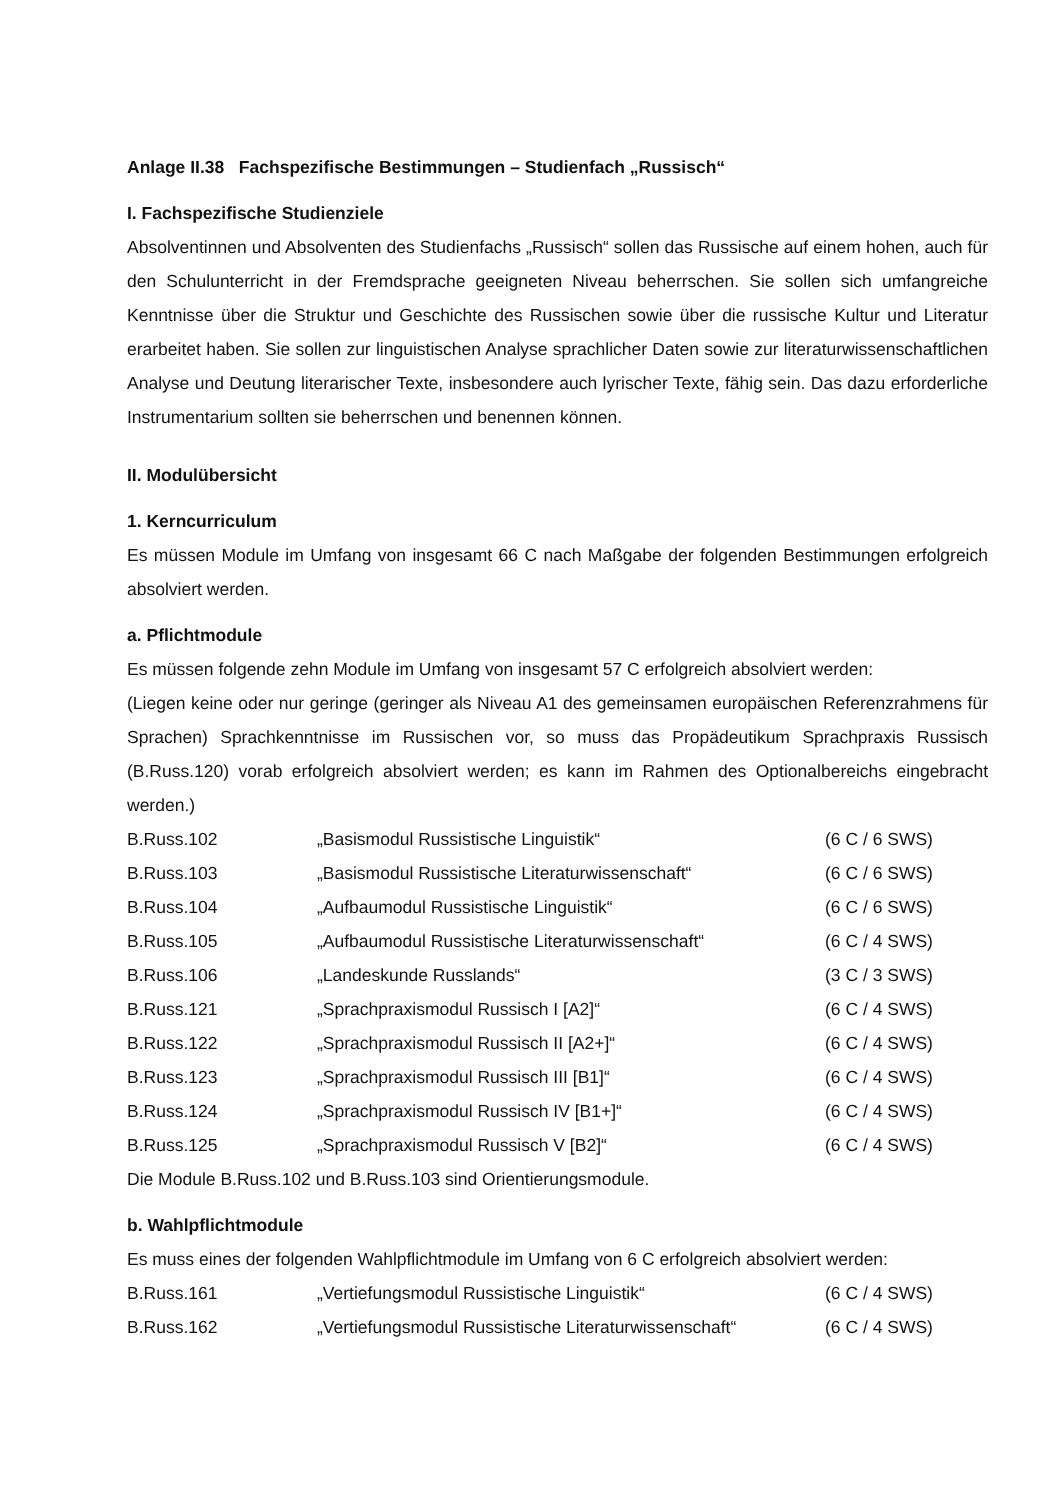Anlage II.38 Fachspezifische Bestimmungen – Studienfach „Russisch“
I. Fachspezifische Studienziele
Absolventinnen und Absolventen des Studienfachs „Russisch“ sollen das Russische auf einem hohen, auch für den Schulunterricht in der Fremdsprache geeigneten Niveau beherrschen. Sie sollen sich umfangreiche Kenntnisse über die Struktur und Geschichte des Russischen sowie über die russische Kultur und Literatur erarbeitet haben. Sie sollen zur linguistischen Analyse sprachlicher Daten sowie zur literaturwissenschaftlichen Analyse und Deutung literarischer Texte, insbesondere auch lyrischer Texte, fähig sein. Das dazu erforderliche Instrumentarium sollten sie beherrschen und benennen können.
II. Modulübersicht
1. Kerncurriculum
Es müssen Module im Umfang von insgesamt 66 C nach Maßgabe der folgenden Bestimmungen erfolgreich absolviert werden.
a. Pflichtmodule
Es müssen folgende zehn Module im Umfang von insgesamt 57 C erfolgreich absolviert werden:
(Liegen keine oder nur geringe (geringer als Niveau A1 des gemeinsamen europäischen Referenzrahmens für Sprachen) Sprachkenntnisse im Russischen vor, so muss das Propädeutikum Sprachpraxis Russisch (B.Russ.120) vorab erfolgreich absolviert werden; es kann im Rahmen des Optionalbereichs eingebracht werden.)
| B.Russ.102 | „Basismodul Russistische Linguistik“ | (6 C / 6 SWS) |
| B.Russ.103 | „Basismodul Russistische Literaturwissenschaft“ | (6 C / 6 SWS) |
| B.Russ.104 | „Aufbaumodul Russistische Linguistik“ | (6 C / 6 SWS) |
| B.Russ.105 | „Aufbaumodul Russistische Literaturwissenschaft“ | (6 C / 4 SWS) |
| B.Russ.106 | „Landeskunde Russlands“ | (3 C / 3 SWS) |
| B.Russ.121 | „Sprachpraxismodul Russisch I [A2]“ | (6 C / 4 SWS) |
| B.Russ.122 | „Sprachpraxismodul Russisch II [A2+]“ | (6 C / 4 SWS) |
| B.Russ.123 | „Sprachpraxismodul Russisch III [B1]“ | (6 C / 4 SWS) |
| B.Russ.124 | „Sprachpraxismodul Russisch IV [B1+]“ | (6 C / 4 SWS) |
| B.Russ.125 | „Sprachpraxismodul Russisch V [B2]“ | (6 C / 4 SWS) |
Die Module B.Russ.102 und B.Russ.103 sind Orientierungsmodule.
b. Wahlpflichtmodule
Es muss eines der folgenden Wahlpflichtmodule im Umfang von 6 C erfolgreich absolviert werden:
| B.Russ.161 | „Vertiefungsmodul Russistische Linguistik“ | (6 C / 4 SWS) |
| B.Russ.162 | „Vertiefungsmodul Russistische Literaturwissenschaft“ | (6 C / 4 SWS) |